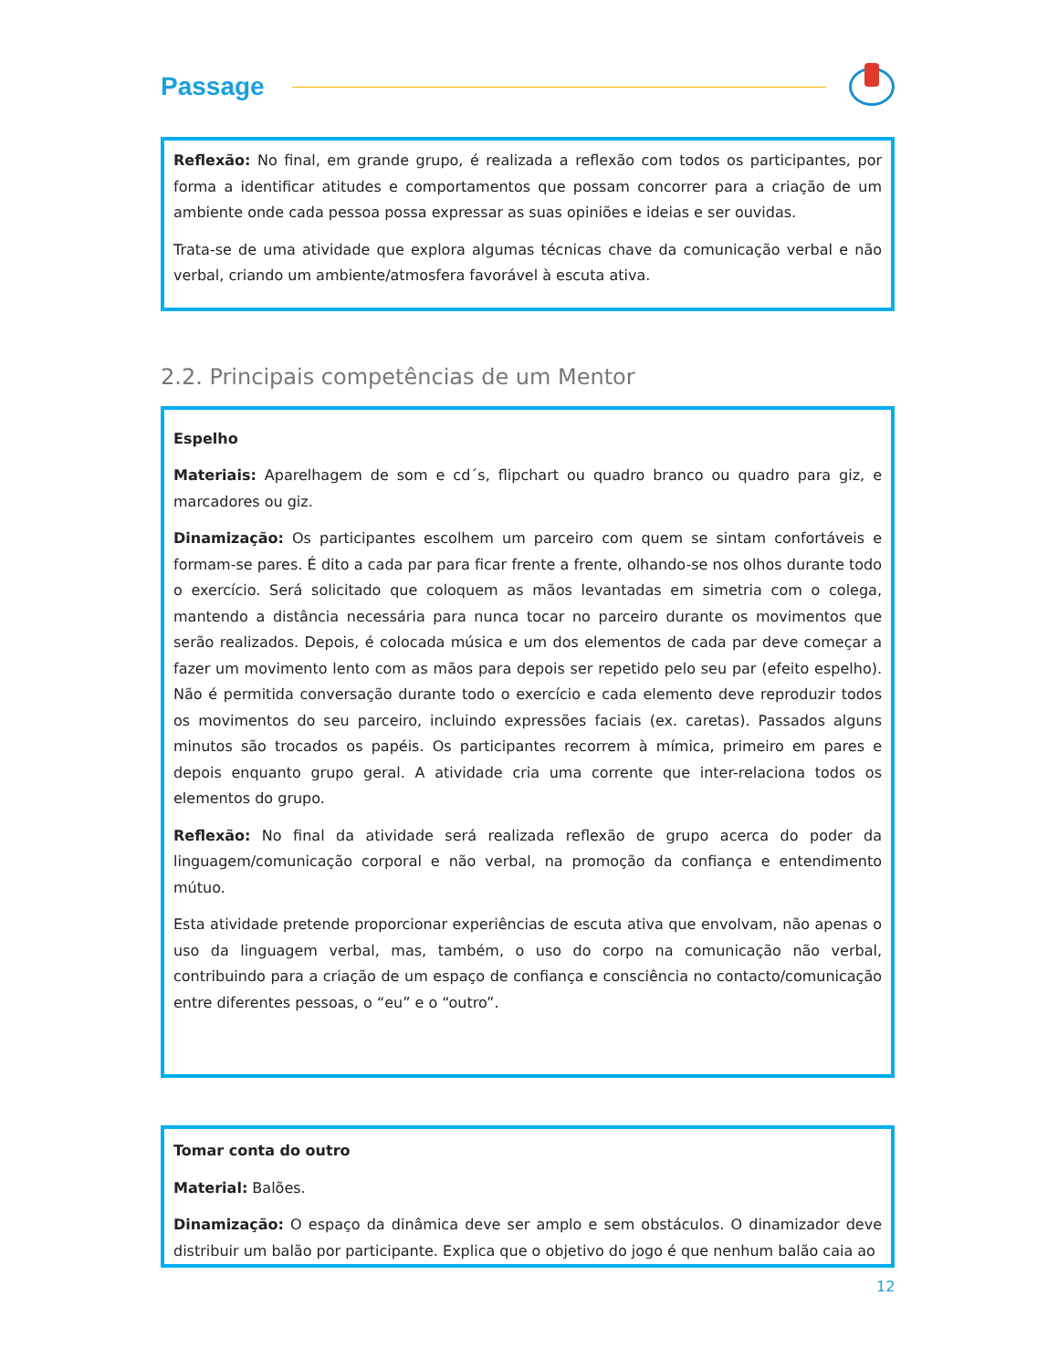Passage
Reflexão: No final, em grande grupo, é realizada a reflexão com todos os participantes, por forma a identificar atitudes e comportamentos que possam concorrer para a criação de um ambiente onde cada pessoa possa expressar as suas opiniões e ideias e ser ouvidas.
Trata-se de uma atividade que explora algumas técnicas chave da comunicação verbal e não verbal, criando um ambiente/atmosfera favorável à escuta ativa.
2.2. Principais competências de um Mentor
Espelho
Materiais: Aparelhagem de som e cd´s, flipchart ou quadro branco ou quadro para giz, e marcadores ou giz.
Dinamização: Os participantes escolhem um parceiro com quem se sintam confortáveis e formam-se pares. É dito a cada par para ficar frente a frente, olhando-se nos olhos durante todo o exercício. Será solicitado que coloquem as mãos levantadas em simetria com o colega, mantendo a distância necessária para nunca tocar no parceiro durante os movimentos que serão realizados. Depois, é colocada música e um dos elementos de cada par deve começar a fazer um movimento lento com as mãos para depois ser repetido pelo seu par (efeito espelho). Não é permitida conversação durante todo o exercício e cada elemento deve reproduzir todos os movimentos do seu parceiro, incluindo expressões faciais (ex. caretas). Passados alguns minutos são trocados os papéis. Os participantes recorrem à mímica, primeiro em pares e depois enquanto grupo geral. A atividade cria uma corrente que inter-relaciona todos os elementos do grupo.
Reflexão: No final da atividade será realizada reflexão de grupo acerca do poder da linguagem/comunicação corporal e não verbal, na promoção da confiança e entendimento mútuo.
Esta atividade pretende proporcionar experiências de escuta ativa que envolvam, não apenas o uso da linguagem verbal, mas, também, o uso do corpo na comunicação não verbal, contribuindo para a criação de um espaço de confiança e consciência no contacto/comunicação entre diferentes pessoas, o “eu” e o “outro”.
Tomar conta do outro
Material: Balões.
Dinamização: O espaço da dinâmica deve ser amplo e sem obstáculos. O dinamizador deve distribuir um balão por participante. Explica que o objetivo do jogo é que nenhum balão caia ao
12